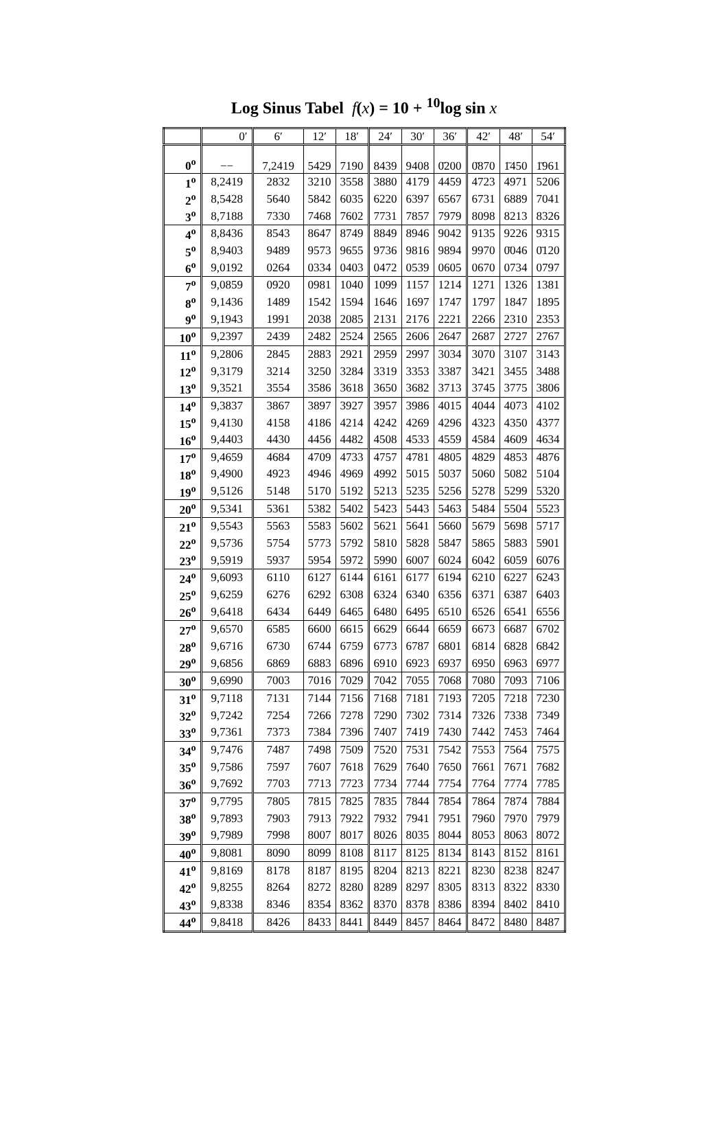Log Sinus Tabel f(x) = 10 + <sup>10</sup>log sin x
| | 0′ | 6′ | 12′ | 18′ | 24′ | 30′ | 36′ | 42′ | 48′ | 54′ |
| --- | --- | --- | --- | --- | --- | --- | --- | --- | --- | --- |
| 0<sup>o</sup> | −− | 7,2419 | 5429 | 7190 | 8439 | 9408 | 0̄200 | 0̄870 | 1̄450 | 1̄961 |
| 1<sup>o</sup> | 8,2419 | 2832 | 3210 | 3558 | 3880 | 4179 | 4459 | 4723 | 4971 | 5206 |
| 2<sup>o</sup> | 8,5428 | 5640 | 5842 | 6035 | 6220 | 6397 | 6567 | 6731 | 6889 | 7041 |
| 3<sup>o</sup> | 8,7188 | 7330 | 7468 | 7602 | 7731 | 7857 | 7979 | 8098 | 8213 | 8326 |
| 4<sup>o</sup> | 8,8436 | 8543 | 8647 | 8749 | 8849 | 8946 | 9042 | 9135 | 9226 | 9315 |
| 5<sup>o</sup> | 8,9403 | 9489 | 9573 | 9655 | 9736 | 9816 | 9894 | 9970 | 0̄046 | 0̄120 |
| 6<sup>o</sup> | 9,0192 | 0264 | 0334 | 0403 | 0472 | 0539 | 0605 | 0670 | 0734 | 0797 |
| 7<sup>o</sup> | 9,0859 | 0920 | 0981 | 1040 | 1099 | 1157 | 1214 | 1271 | 1326 | 1381 |
| 8<sup>o</sup> | 9,1436 | 1489 | 1542 | 1594 | 1646 | 1697 | 1747 | 1797 | 1847 | 1895 |
| 9<sup>o</sup> | 9,1943 | 1991 | 2038 | 2085 | 2131 | 2176 | 2221 | 2266 | 2310 | 2353 |
| 10<sup>o</sup> | 9,2397 | 2439 | 2482 | 2524 | 2565 | 2606 | 2647 | 2687 | 2727 | 2767 |
| 11<sup>o</sup> | 9,2806 | 2845 | 2883 | 2921 | 2959 | 2997 | 3034 | 3070 | 3107 | 3143 |
| 12<sup>o</sup> | 9,3179 | 3214 | 3250 | 3284 | 3319 | 3353 | 3387 | 3421 | 3455 | 3488 |
| 13<sup>o</sup> | 9,3521 | 3554 | 3586 | 3618 | 3650 | 3682 | 3713 | 3745 | 3775 | 3806 |
| 14<sup>o</sup> | 9,3837 | 3867 | 3897 | 3927 | 3957 | 3986 | 4015 | 4044 | 4073 | 4102 |
| 15<sup>o</sup> | 9,4130 | 4158 | 4186 | 4214 | 4242 | 4269 | 4296 | 4323 | 4350 | 4377 |
| 16<sup>o</sup> | 9,4403 | 4430 | 4456 | 4482 | 4508 | 4533 | 4559 | 4584 | 4609 | 4634 |
| 17<sup>o</sup> | 9,4659 | 4684 | 4709 | 4733 | 4757 | 4781 | 4805 | 4829 | 4853 | 4876 |
| 18<sup>o</sup> | 9,4900 | 4923 | 4946 | 4969 | 4992 | 5015 | 5037 | 5060 | 5082 | 5104 |
| 19<sup>o</sup> | 9,5126 | 5148 | 5170 | 5192 | 5213 | 5235 | 5256 | 5278 | 5299 | 5320 |
| 20<sup>o</sup> | 9,5341 | 5361 | 5382 | 5402 | 5423 | 5443 | 5463 | 5484 | 5504 | 5523 |
| 21<sup>o</sup> | 9,5543 | 5563 | 5583 | 5602 | 5621 | 5641 | 5660 | 5679 | 5698 | 5717 |
| 22<sup>o</sup> | 9,5736 | 5754 | 5773 | 5792 | 5810 | 5828 | 5847 | 5865 | 5883 | 5901 |
| 23<sup>o</sup> | 9,5919 | 5937 | 5954 | 5972 | 5990 | 6007 | 6024 | 6042 | 6059 | 6076 |
| 24<sup>o</sup> | 9,6093 | 6110 | 6127 | 6144 | 6161 | 6177 | 6194 | 6210 | 6227 | 6243 |
| 25<sup>o</sup> | 9,6259 | 6276 | 6292 | 6308 | 6324 | 6340 | 6356 | 6371 | 6387 | 6403 |
| 26<sup>o</sup> | 9,6418 | 6434 | 6449 | 6465 | 6480 | 6495 | 6510 | 6526 | 6541 | 6556 |
| 27<sup>o</sup> | 9,6570 | 6585 | 6600 | 6615 | 6629 | 6644 | 6659 | 6673 | 6687 | 6702 |
| 28<sup>o</sup> | 9,6716 | 6730 | 6744 | 6759 | 6773 | 6787 | 6801 | 6814 | 6828 | 6842 |
| 29<sup>o</sup> | 9,6856 | 6869 | 6883 | 6896 | 6910 | 6923 | 6937 | 6950 | 6963 | 6977 |
| 30<sup>o</sup> | 9,6990 | 7003 | 7016 | 7029 | 7042 | 7055 | 7068 | 7080 | 7093 | 7106 |
| 31<sup>o</sup> | 9,7118 | 7131 | 7144 | 7156 | 7168 | 7181 | 7193 | 7205 | 7218 | 7230 |
| 32<sup>o</sup> | 9,7242 | 7254 | 7266 | 7278 | 7290 | 7302 | 7314 | 7326 | 7338 | 7349 |
| 33<sup>o</sup> | 9,7361 | 7373 | 7384 | 7396 | 7407 | 7419 | 7430 | 7442 | 7453 | 7464 |
| 34<sup>o</sup> | 9,7476 | 7487 | 7498 | 7509 | 7520 | 7531 | 7542 | 7553 | 7564 | 7575 |
| 35<sup>o</sup> | 9,7586 | 7597 | 7607 | 7618 | 7629 | 7640 | 7650 | 7661 | 7671 | 7682 |
| 36<sup>o</sup> | 9,7692 | 7703 | 7713 | 7723 | 7734 | 7744 | 7754 | 7764 | 7774 | 7785 |
| 37<sup>o</sup> | 9,7795 | 7805 | 7815 | 7825 | 7835 | 7844 | 7854 | 7864 | 7874 | 7884 |
| 38<sup>o</sup> | 9,7893 | 7903 | 7913 | 7922 | 7932 | 7941 | 7951 | 7960 | 7970 | 7979 |
| 39<sup>o</sup> | 9,7989 | 7998 | 8007 | 8017 | 8026 | 8035 | 8044 | 8053 | 8063 | 8072 |
| 40<sup>o</sup> | 9,8081 | 8090 | 8099 | 8108 | 8117 | 8125 | 8134 | 8143 | 8152 | 8161 |
| 41<sup>o</sup> | 9,8169 | 8178 | 8187 | 8195 | 8204 | 8213 | 8221 | 8230 | 8238 | 8247 |
| 42<sup>o</sup> | 9,8255 | 8264 | 8272 | 8280 | 8289 | 8297 | 8305 | 8313 | 8322 | 8330 |
| 43<sup>o</sup> | 9,8338 | 8346 | 8354 | 8362 | 8370 | 8378 | 8386 | 8394 | 8402 | 8410 |
| 44<sup>o</sup> | 9,8418 | 8426 | 8433 | 8441 | 8449 | 8457 | 8464 | 8472 | 8480 | 8487 |